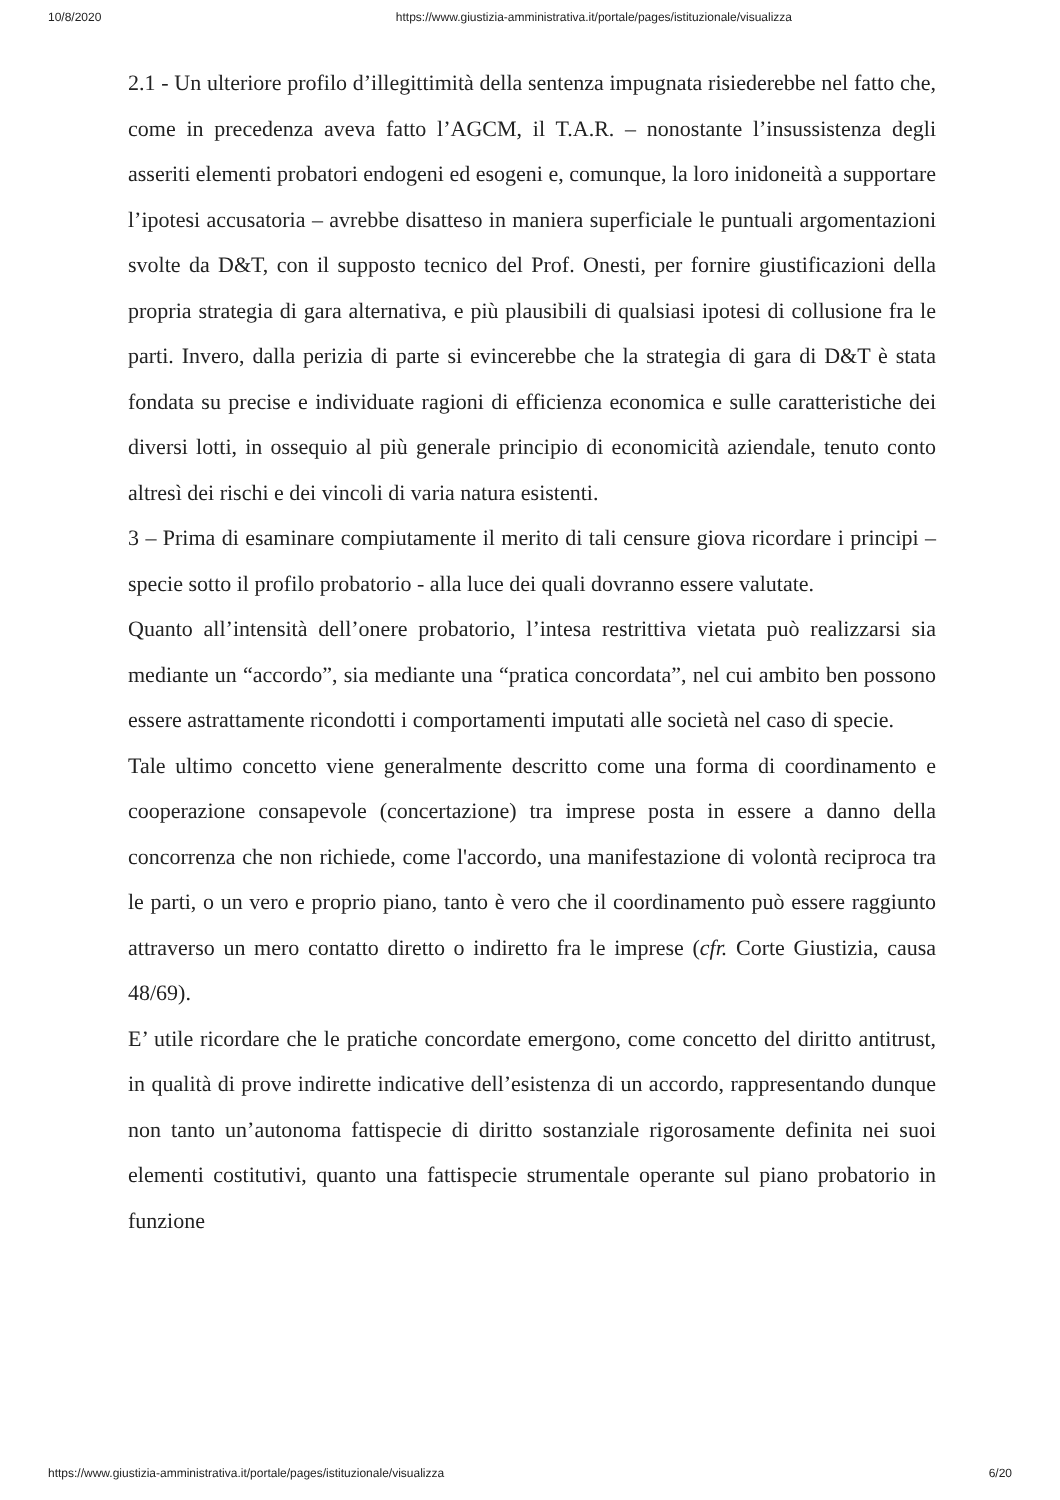10/8/2020 https://www.giustizia-amministrativa.it/portale/pages/istituzionale/visualizza
2.1 - Un ulteriore profilo d’illegittimità della sentenza impugnata risiederebbe nel fatto che, come in precedenza aveva fatto l’AGCM, il T.A.R. – nonostante l’insussistenza degli asseriti elementi probatori endogeni ed esogeni e, comunque, la loro inidoneità a supportare l’ipotesi accusatoria – avrebbe disatteso in maniera superficiale le puntuali argomentazioni svolte da D&T, con il supposto tecnico del Prof. Onesti, per fornire giustificazioni della propria strategia di gara alternativa, e più plausibili di qualsiasi ipotesi di collusione fra le parti. Invero, dalla perizia di parte si evincerebbe che la strategia di gara di D&T è stata fondata su precise e individuate ragioni di efficienza economica e sulle caratteristiche dei diversi lotti, in ossequio al più generale principio di economicità aziendale, tenuto conto altresì dei rischi e dei vincoli di varia natura esistenti.
3 – Prima di esaminare compiutamente il merito di tali censure giova ricordare i principi – specie sotto il profilo probatorio - alla luce dei quali dovranno essere valutate.
Quanto all’intensità dell’onere probatorio, l’intesa restrittiva vietata può realizzarsi sia mediante un “accordo”, sia mediante una “pratica concordata”, nel cui ambito ben possono essere astrattamente ricondotti i comportamenti imputati alle società nel caso di specie.
Tale ultimo concetto viene generalmente descritto come una forma di coordinamento e cooperazione consapevole (concertazione) tra imprese posta in essere a danno della concorrenza che non richiede, come l'accordo, una manifestazione di volontà reciproca tra le parti, o un vero e proprio piano, tanto è vero che il coordinamento può essere raggiunto attraverso un mero contatto diretto o indiretto fra le imprese (cfr. Corte Giustizia, causa 48/69).
E’ utile ricordare che le pratiche concordate emergono, come concetto del diritto antitrust, in qualità di prove indirette indicative dell’esistenza di un accordo, rappresentando dunque non tanto un’autonoma fattispecie di diritto sostanziale rigorosamente definita nei suoi elementi costitutivi, quanto una fattispecie strumentale operante sul piano probatorio in funzione
https://www.giustizia-amministrativa.it/portale/pages/istituzionale/visualizza 6/20